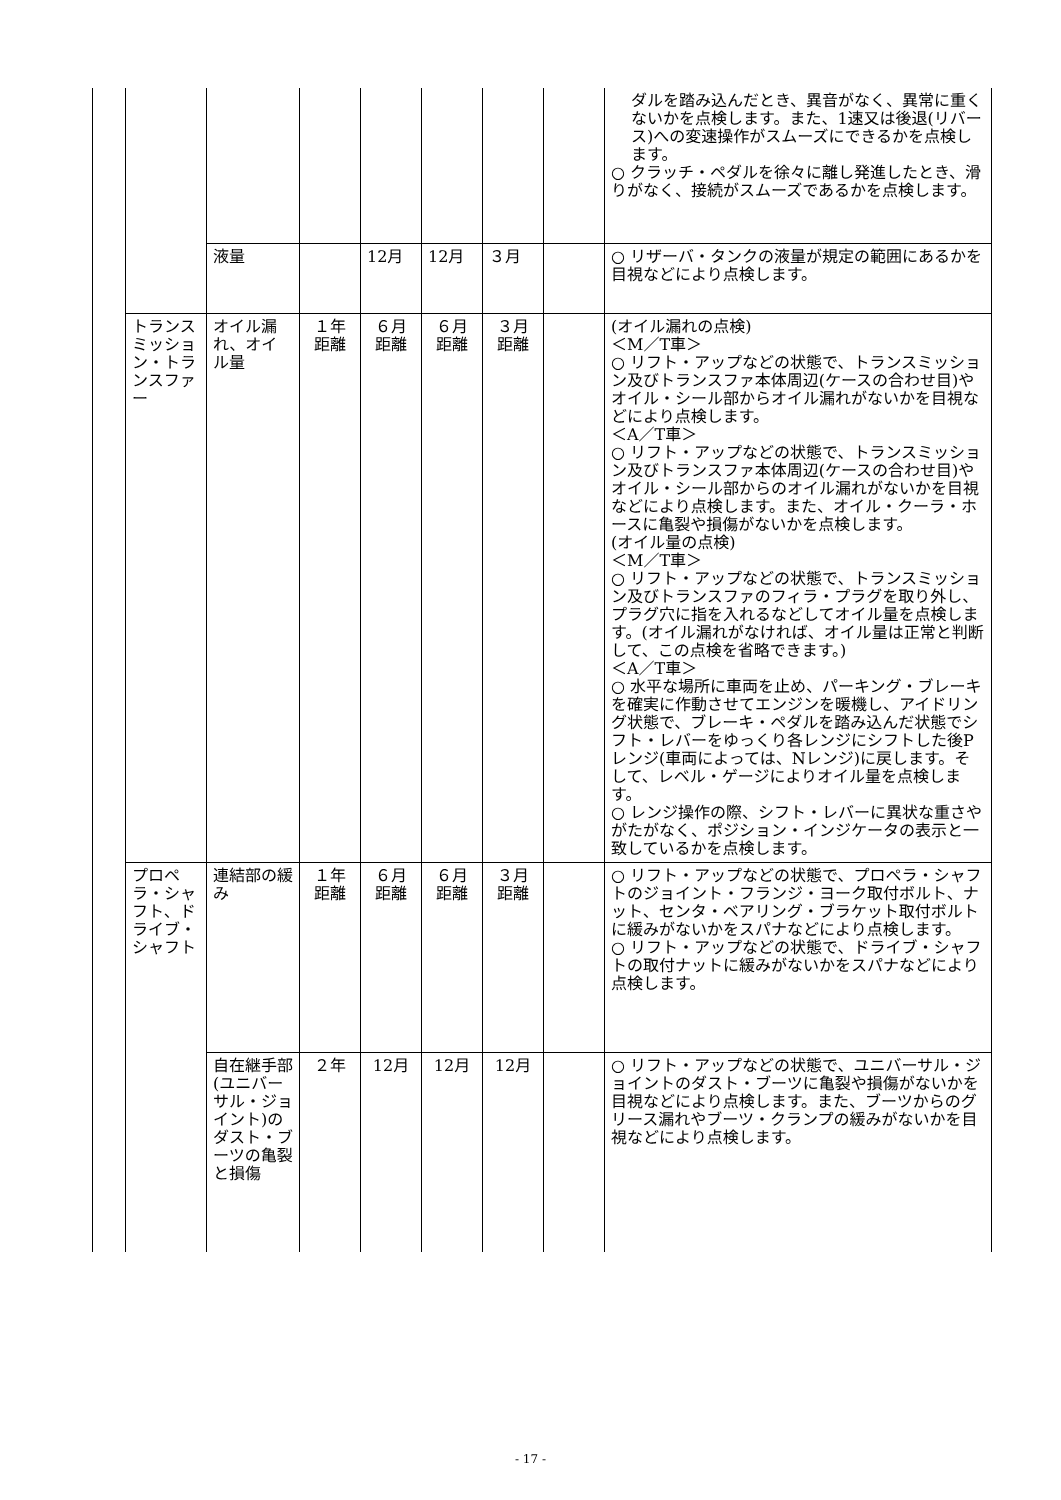| | | | | | | | | ダルを踏み込んだとき、異音がなく、異常に重くないかを点検します。また、1速又は後退(リバース)への変速操作がスムーズにできるかを点検します。 ○ クラッチ・ペダルを徐々に離し発進したとき、滑りがなく、接続がスムーズであるかを点検します。 |
| | | 液量 | | 12月 | 12月 | ３月 | | ○ リザーバ・タンクの液量が規定の範囲にあるかを目視などにより点検します。 |
| | トランスミッション・トランスファー | オイル漏れ、オイル量 | １年 距離 | ６月 距離 | ６月 距離 | ３月 距離 | | (オイル漏れの点検) ＜M／T車＞ ○ リフト・アップなどの状態で、トランスミッション及びトランスファ本体周辺(ケースの合わせ目)やオイル・シール部からオイル漏れがないかを目視などにより点検します。 ＜A／T車＞ ○ リフト・アップなどの状態で、トランスミッション及びトランスファ本体周辺(ケースの合わせ目)やオイル・シール部からのオイル漏れがないかを目視などにより点検します。また、オイル・クーラ・ホースに亀裂や損傷がないかを点検します。 (オイル量の点検) ＜M／T車＞ ○ リフト・アップなどの状態で、トランスミッション及びトランスファのフィラ・プラグを取り外し、プラグ穴に指を入れるなどしてオイル量を点検します。(オイル漏れがなければ、オイル量は正常と判断して、この点検を省略できます。) ＜A／T車＞ ○ 水平な場所に車両を止め、パーキング・ブレーキを確実に作動させてエンジンを暖機し、アイドリング状態で、ブレーキ・ペダルを踏み込んだ状態でシフト・レバーをゆっくり各レンジにシフトした後Pレンジ(車両によっては、Nレンジ)に戻します。そして、レベル・ゲージによりオイル量を点検します。 ○ レンジ操作の際、シフト・レバーに異状な重さやがたがなく、ポジション・インジケータの表示と一致しているかを点検します。 |
| | プロペラ・シャフト、ドライブ・シャフト | 連結部の緩み | １年 距離 | ６月 距離 | ６月 距離 | ３月 距離 | | ○ リフト・アップなどの状態で、プロペラ・シャフトのジョイント・フランジ・ヨーク取付ボルト、ナット、センタ・ベアリング・ブラケット取付ボルトに緩みがないかをスパナなどにより点検します。 ○ リフト・アップなどの状態で、ドライブ・シャフトの取付ナットに緩みがないかをスパナなどにより点検します。 |
| | | 自在継手部(ユニバーサル・ジョイント)のダスト・ブーツの亀裂と損傷 | ２年 | 12月 | 12月 | 12月 | | ○ リフト・アップなどの状態で、ユニバーサル・ジョイントのダスト・ブーツに亀裂や損傷がないかを目視などにより点検します。また、ブーツからのグリース漏れやブーツ・クランプの緩みがないかを目視などにより点検します。 |
- 17 -